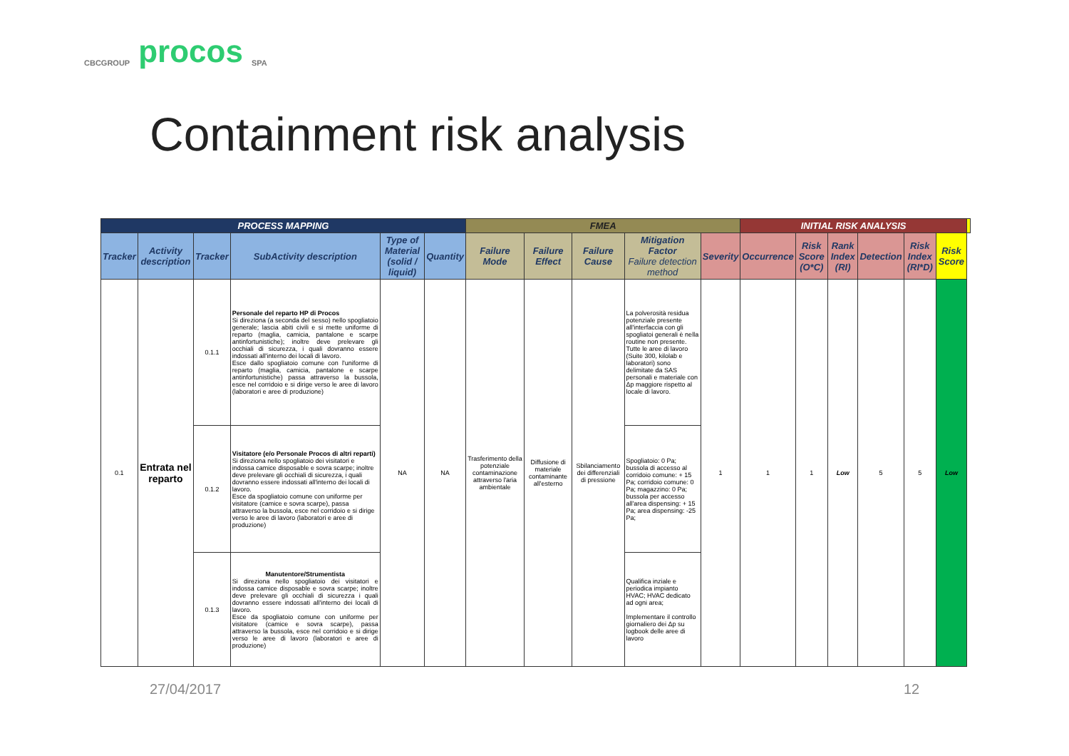CBCGROUP
procos
SPA
Containment risk analysis
| PROCESS MAPPING | | | | | | FMEA | | | | | INITIAL RISK ANALYSIS | | | | | | |
| --- | --- | --- | --- | --- | --- | --- | --- | --- | --- | --- | --- | --- | --- | --- | --- | --- | --- |
| Tracker | Activity description | Tracker | SubActivity description | Type of Material (solid / liquid) | Quantity | Failure Mode | Failure Effect | Failure Cause | Mitigation Factor Failure detection method | Severity | Occurrence | Risk Score (O*C) | Rank Index (RI) | Detection | Risk Index (RI*D) | Risk Score | |
| 0.1 | Entrata nel reparto | 0.1.1 | Personale del reparto HP di Procos Si direziona (a seconda del sesso) nello spogliatoio generale; lascia abiti civili e si mette uniforme di reparto (maglia, camicia, pantalone e scarpe antinfortunistiche); inoltre deve prelevare gli occhiali di sicurezza, i quali dovranno essere indossati all'interno dei locali di lavoro. Esce dallo spogliatoio comune con l'uniforme di reparto (maglia, camicia, pantalone e scarpe antinfortunistiche) passa attraverso la bussola, esce nel corridoio e si dirige verso le aree di lavoro (laboratori e aree di produzione) | NA | NA | Trasferimento della potenziale contaminazione attraverso l'aria ambientale | Diffusione di materiale contaminante all'esterno | Sbilanciamento dei differenziali di pressione | La polverosità residua potenziale presente all'interfaccia con gli spogliatoi generali è nella routine non presente. Tutte le aree di lavoro (Suite 300, kilolab e laboratori) sono delimitate da SAS personali e materiale con Δp maggiore rispetto al locale di lavoro. | 1 | 1 | 1 | Low | 5 | 5 | Low | |
| | | 0.1.2 | Visitatore (e/o Personale Procos di altri reparti) Si direziona nello spogliatoio dei visitatori e indossa camice disposable e sovra scarpe; inoltre deve prelevare gli occhiali di sicurezza, i quali dovranno essere indossati all'interno dei locali di lavoro. Esce da spogliatoio comune con uniforme per visitatore (camice e sovra scarpe), passa attraverso la bussola, esce nel corridoio e si dirige verso le aree di lavoro (laboratori e aree di produzione) | | | | | | Spogliatoio: 0 Pa; bussola di accesso al corridoio comune: + 15 Pa; corridoio comune: 0 Pa; magazzino: 0 Pa; bussola per accesso all'area dispensing: + 15 Pa; area dispensing: -25 Pa; | | | | | | | | |
| | | 0.1.3 | Manutentore/Strumentista Si direziona nello spogliatoio dei visitatori e indossa camice disposable e sovra scarpe; inoltre deve prelevare gli occhiali di sicurezza i quali dovranno essere indossati all'interno dei locali di lavoro. Esce da spogliatoio comune con uniforme per visitatore (camice e sovra scarpe), passa attraverso la bussola, esce nel corridoio e si dirige verso le aree di lavoro (laboratori e aree di produzione) | | | | | | Qualifica inziale e periodica impianto HVAC; HVAC dedicato ad ogni area; Implementare il controllo giornaliero dei Δp su logbook delle aree di lavoro | | | | | | | | |
27/04/2017 12